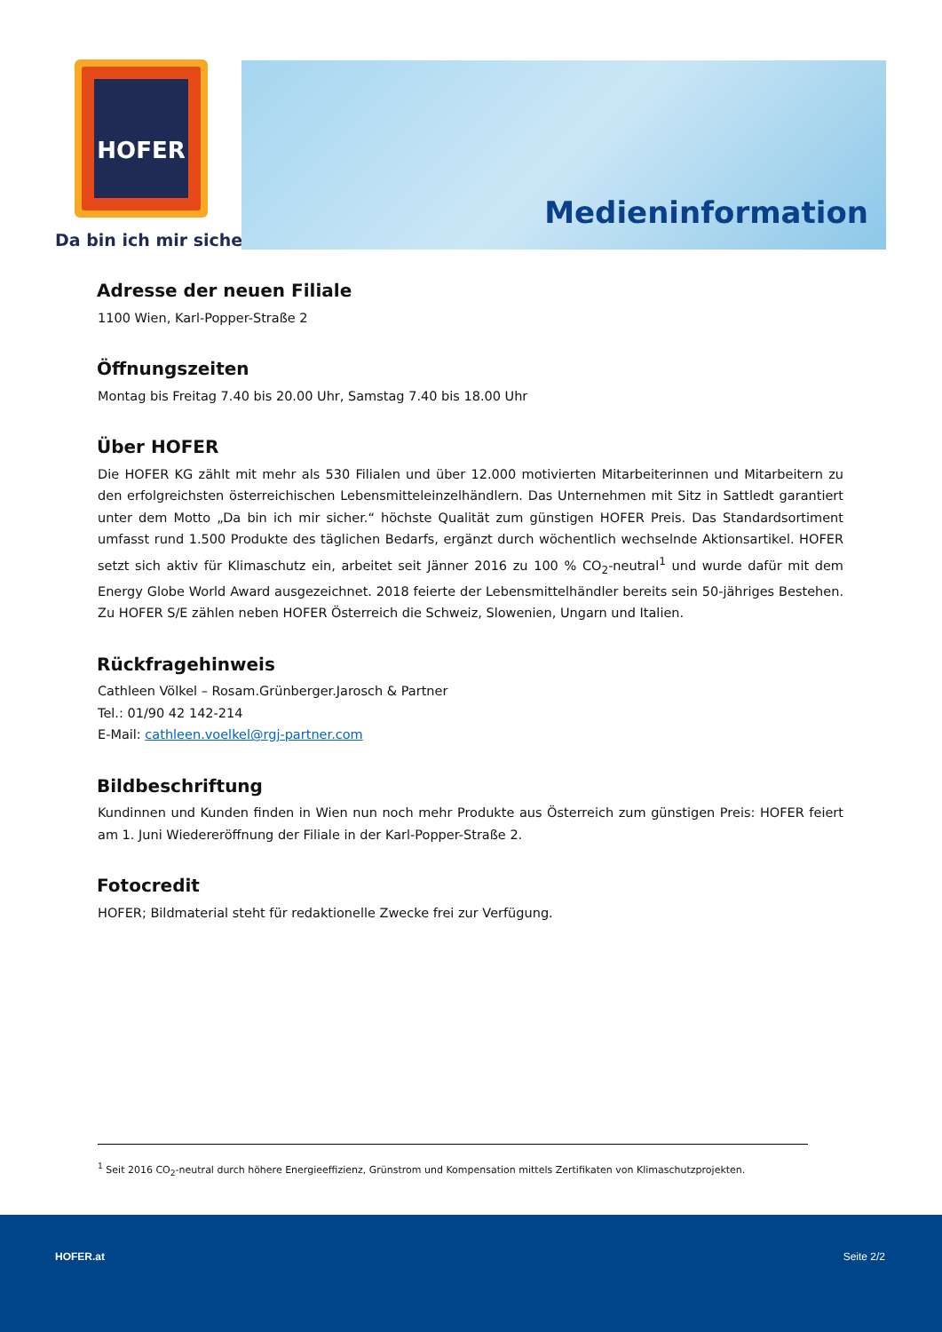HOFER
Da bin ich mir sicher.
Medieninformation
Adresse der neuen Filiale
1100 Wien, Karl-Popper-Straße 2
Öffnungszeiten
Montag bis Freitag 7.40 bis 20.00 Uhr, Samstag 7.40 bis 18.00 Uhr
Über HOFER
Die HOFER KG zählt mit mehr als 530 Filialen und über 12.000 motivierten Mitarbeiterinnen und Mitarbeitern zu den erfolgreichsten österreichischen Lebensmitteleinzelhändlern. Das Unternehmen mit Sitz in Sattledt garantiert unter dem Motto „Da bin ich mir sicher.“ höchste Qualität zum günstigen HOFER Preis. Das Standardsortiment umfasst rund 1.500 Produkte des täglichen Bedarfs, ergänzt durch wöchentlich wechselnde Aktionsartikel. HOFER setzt sich aktiv für Klimaschutz ein, arbeitet seit Jänner 2016 zu 100 % CO<sub>2</sub>-neutral<sup>1</sup> und wurde dafür mit dem Energy Globe World Award ausgezeichnet. 2018 feierte der Lebensmittelhändler bereits sein 50-jähriges Bestehen. Zu HOFER S/E zählen neben HOFER Österreich die Schweiz, Slowenien, Ungarn und Italien.
Rückfragehinweis
Cathleen Völkel – Rosam.Grünberger.Jarosch & Partner
Tel.: 01/90 42 142-214
E-Mail: cathleen.voelkel@rgj-partner.com
Bildbeschriftung
Kundinnen und Kunden finden in Wien nun noch mehr Produkte aus Österreich zum günstigen Preis: HOFER feiert am 1. Juni Wiedereröffnung der Filiale in der Karl-Popper-Straße 2.
Fotocredit
HOFER; Bildmaterial steht für redaktionelle Zwecke frei zur Verfügung.
<sup>1</sup> Seit 2016 CO<sub>2</sub>-neutral durch höhere Energieeffizienz, Grünstrom und Kompensation mittels Zertifikaten von Klimaschutzprojekten.
HOFER.at Seite 2/2